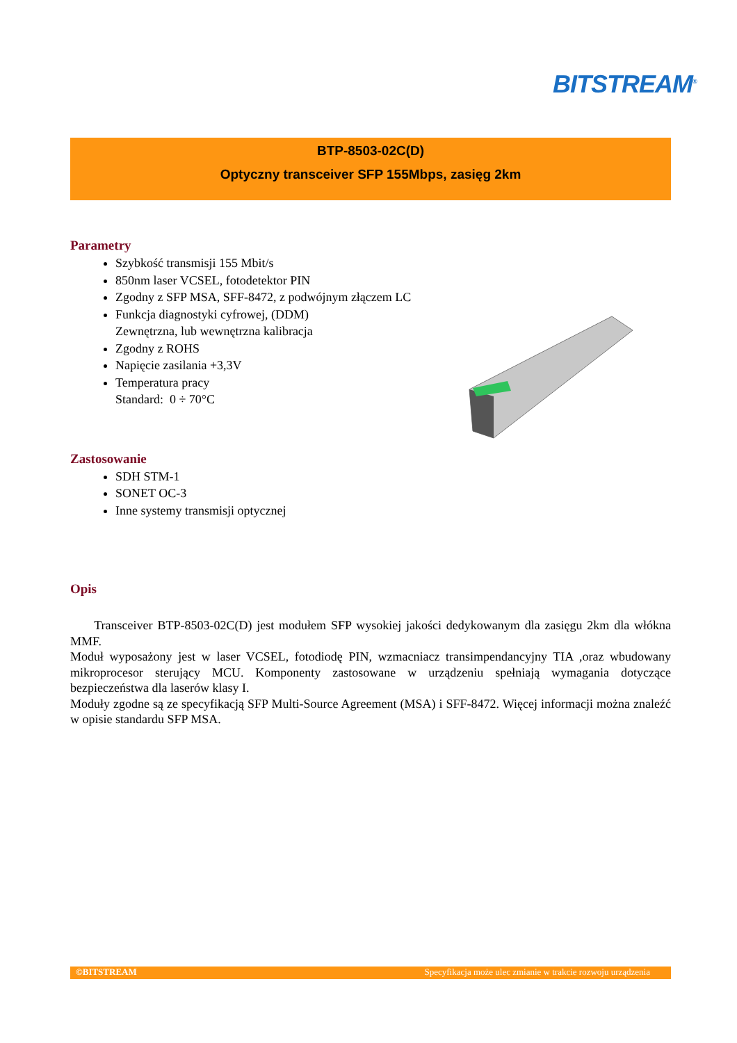BITSTREAM<sup>®</sup>
BTP-8503-02C(D)
Optyczny transceiver SFP 155Mbps, zasięg 2km
Parametry
Szybkość transmisji 155 Mbit/s
850nm laser VCSEL, fotodetektor PIN
Zgodny z SFP MSA, SFF-8472, z podwójnym złączem LC
Funkcja diagnostyki cyfrowej, (DDM)
Zewnętrzna, lub wewnętrzna kalibracja
Zgodny z ROHS
Napięcie zasilania +3,3V
Temperatura pracy
Standard: 0 ÷ 70°C
Zastosowanie
SDH STM-1
SONET OC-3
Inne systemy transmisji optycznej
Opis
Transceiver BTP-8503-02C(D) jest modułem SFP wysokiej jakości dedykowanym dla zasięgu 2km dla włókna MMF.
Moduł wyposażony jest w laser VCSEL, fotodiodę PIN, wzmacniacz transimpendancyjny TIA ,oraz wbudowany mikroprocesor sterujący MCU. Komponenty zastosowane w urządzeniu spełniają wymagania dotyczące bezpieczeństwa dla laserów klasy I.
Moduły zgodne są ze specyfikacją SFP Multi-Source Agreement (MSA) i SFF-8472. Więcej informacji można znaleźć w opisie standardu SFP MSA.
©BITSTREAM Specyfikacja może ulec zmianie w trakcie rozwoju urządzenia